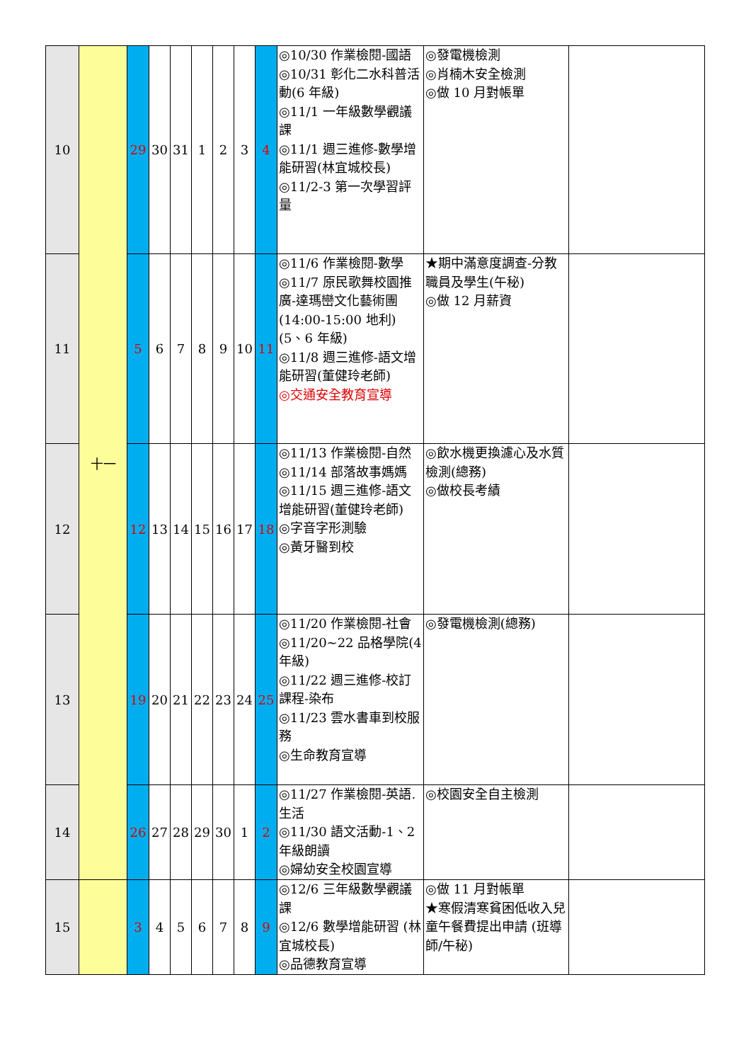| 10 | 十一 | 29 | 30 | 31 | 1 | 2 | 3 | 4 | ◎10/30 作業檢閱-國語 ◎10/31 彰化二水科普活動(6 年級) ◎11/1 一年級數學觀議課 ◎11/1 週三進修-數學增能研習(林宜城校長) ◎11/2-3 第一次學習評量 | ◎發電機檢測 ◎肖楠木安全檢測 ◎做 10 月對帳單 | |
| 11 | | 5 | 6 | 7 | 8 | 9 | 10 | 11 | ◎11/6 作業檢閱-數學 ◎11/7 原民歌舞校園推廣-達瑪巒文化藝術團(14:00-15:00 地利)(5、6 年級) ◎11/8 週三進修-語文增能研習(董健玲老師) ◎交通安全教育宣導 | ★期中滿意度調查-分教職員及學生(午秘) ◎做 12 月薪資 | |
| 12 | | 12 | 13 | 14 | 15 | 16 | 17 | 18 | ◎11/13 作業檢閱-自然 ◎11/14 部落故事媽媽 ◎11/15 週三進修-語文增能研習(董健玲老師) ◎字音字形測驗 ◎黃牙醫到校 | ◎飲水機更換濾心及水質檢測(總務) ◎做校長考績 | |
| 13 | | 19 | 20 | 21 | 22 | 23 | 24 | 25 | ◎11/20 作業檢閱-社會 ◎11/20~22 品格學院(4 年級) ◎11/22 週三進修-校訂課程-染布 ◎11/23 雲水書車到校服務 ◎生命教育宣導 | ◎發電機檢測(總務) | |
| 14 | | 26 | 27 | 28 | 29 | 30 | 1 | 2 | ◎11/27 作業檢閱-英語. 生活 ◎11/30 語文活動-1、2 年級朗讀 ◎婦幼安全校園宣導 | ◎校園安全自主檢測 | |
| 15 | | 3 | 4 | 5 | 6 | 7 | 8 | 9 | ◎12/6 三年級數學觀議課 ◎12/6 數學增能研習 (林宜城校長) ◎品德教育宣導 | ◎做 11 月對帳單 ★寒假清寒貧困低收入兒童午餐費提出申請 (班導師/午秘) | |